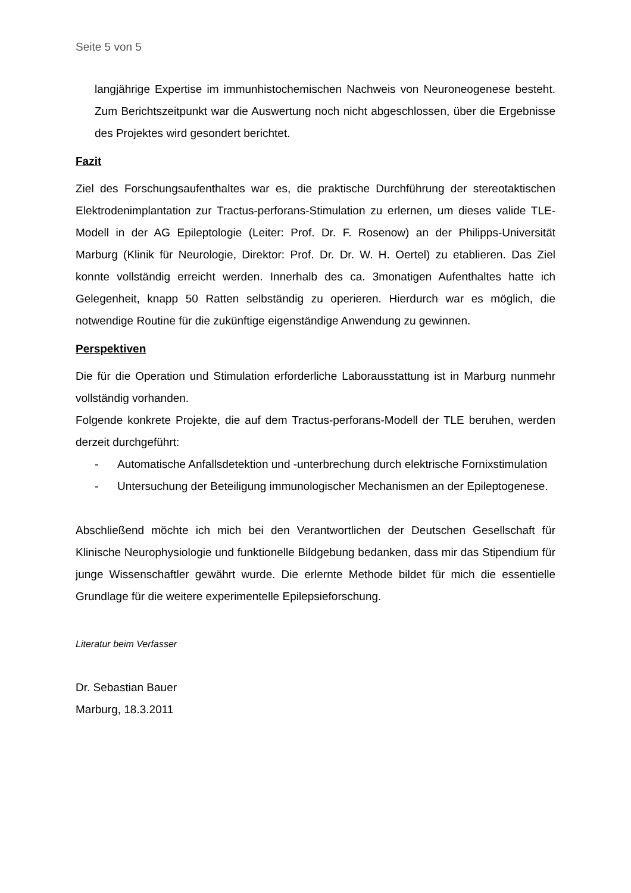Seite 5 von 5
langjährige Expertise im immunhistochemischen Nachweis von Neuroneogenese besteht. Zum Berichtszeitpunkt war die Auswertung noch nicht abgeschlossen, über die Ergebnisse des Projektes wird gesondert berichtet.
Fazit
Ziel des Forschungsaufenthaltes war es, die praktische Durchführung der stereotaktischen Elektrodenimplantation zur Tractus-perforans-Stimulation zu erlernen, um dieses valide TLE-Modell in der AG Epileptologie (Leiter: Prof. Dr. F. Rosenow) an der Philipps-Universität Marburg (Klinik für Neurologie, Direktor: Prof. Dr. Dr. W. H. Oertel) zu etablieren. Das Ziel konnte vollständig erreicht werden. Innerhalb des ca. 3monatigen Aufenthaltes hatte ich Gelegenheit, knapp 50 Ratten selbständig zu operieren. Hierdurch war es möglich, die notwendige Routine für die zukünftige eigenständige Anwendung zu gewinnen.
Perspektiven
Die für die Operation und Stimulation erforderliche Laborausstattung ist in Marburg nunmehr vollständig vorhanden.
Folgende konkrete Projekte, die auf dem Tractus-perforans-Modell der TLE beruhen, werden derzeit durchgeführt:
- Automatische Anfallsdetektion und -unterbrechung durch elektrische Fornixstimulation
- Untersuchung der Beteiligung immunologischer Mechanismen an der Epileptogenese.
Abschließend möchte ich mich bei den Verantwortlichen der Deutschen Gesellschaft für Klinische Neurophysiologie und funktionelle Bildgebung bedanken, dass mir das Stipendium für junge Wissenschaftler gewährt wurde. Die erlernte Methode bildet für mich die essentielle Grundlage für die weitere experimentelle Epilepsieforschung.
Literatur beim Verfasser
Dr. Sebastian Bauer
Marburg, 18.3.2011